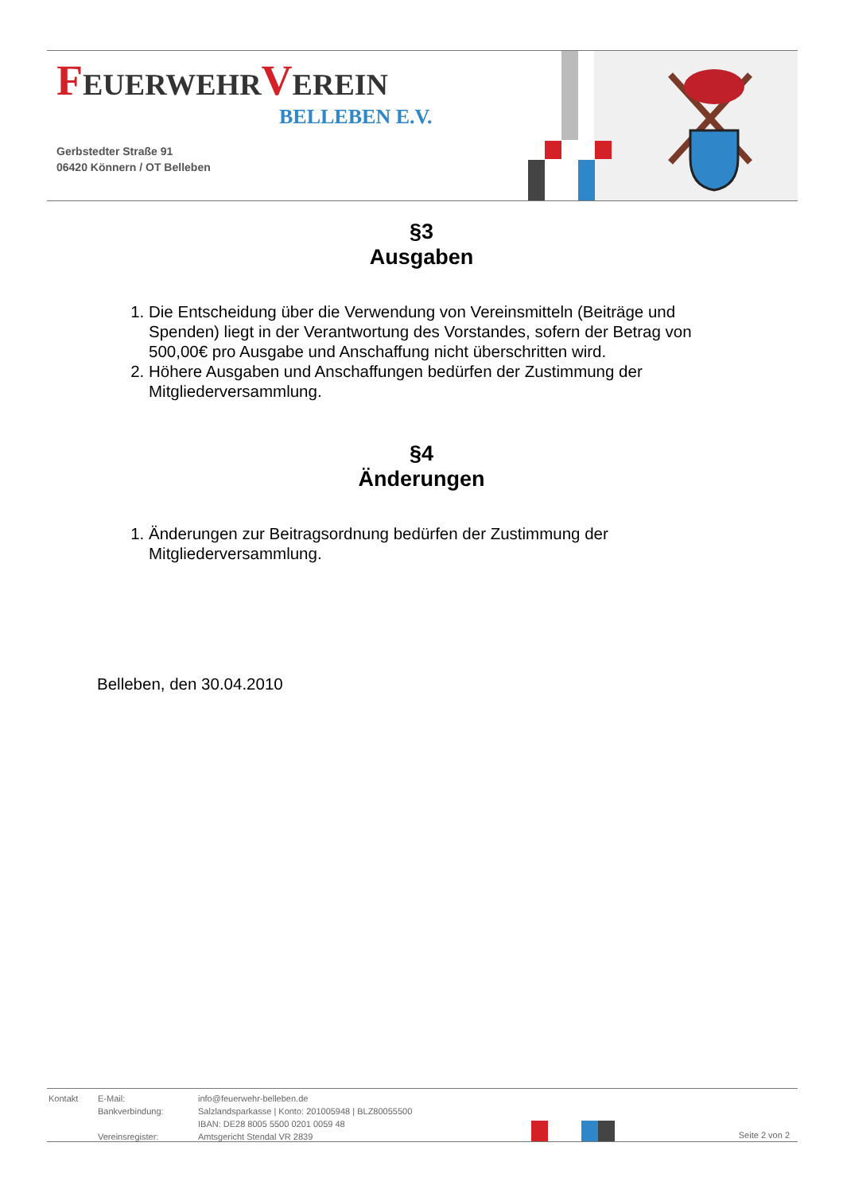FEUERWEHRVEREIN
BELLEBEN E.V.
Gerbstedter Straße 91
06420 Könnern / OT Belleben
§3
Ausgaben
1. Die Entscheidung über die Verwendung von Vereinsmitteln (Beiträge und Spenden) liegt in der Verantwortung des Vorstandes, sofern der Betrag von 500,00€ pro Ausgabe und Anschaffung nicht überschritten wird.
2. Höhere Ausgaben und Anschaffungen bedürfen der Zustimmung der Mitgliederversammlung.
§4
Änderungen
1. Änderungen zur Beitragsordnung bedürfen der Zustimmung der Mitgliederversammlung.
Belleben, den 30.04.2010
| Kontakt | E-Mail: | info@feuerwehr-belleben.de |
| | Bankverbindung: | Salzlandsparkasse / Konto: 201005948 / BLZ80055500 |
| | | IBAN: DE28 8005 5500 0201 0059 48 |
| | Vereinsregister: | Amtsgericht Stendal VR 2839 |
Seite 2 von 2